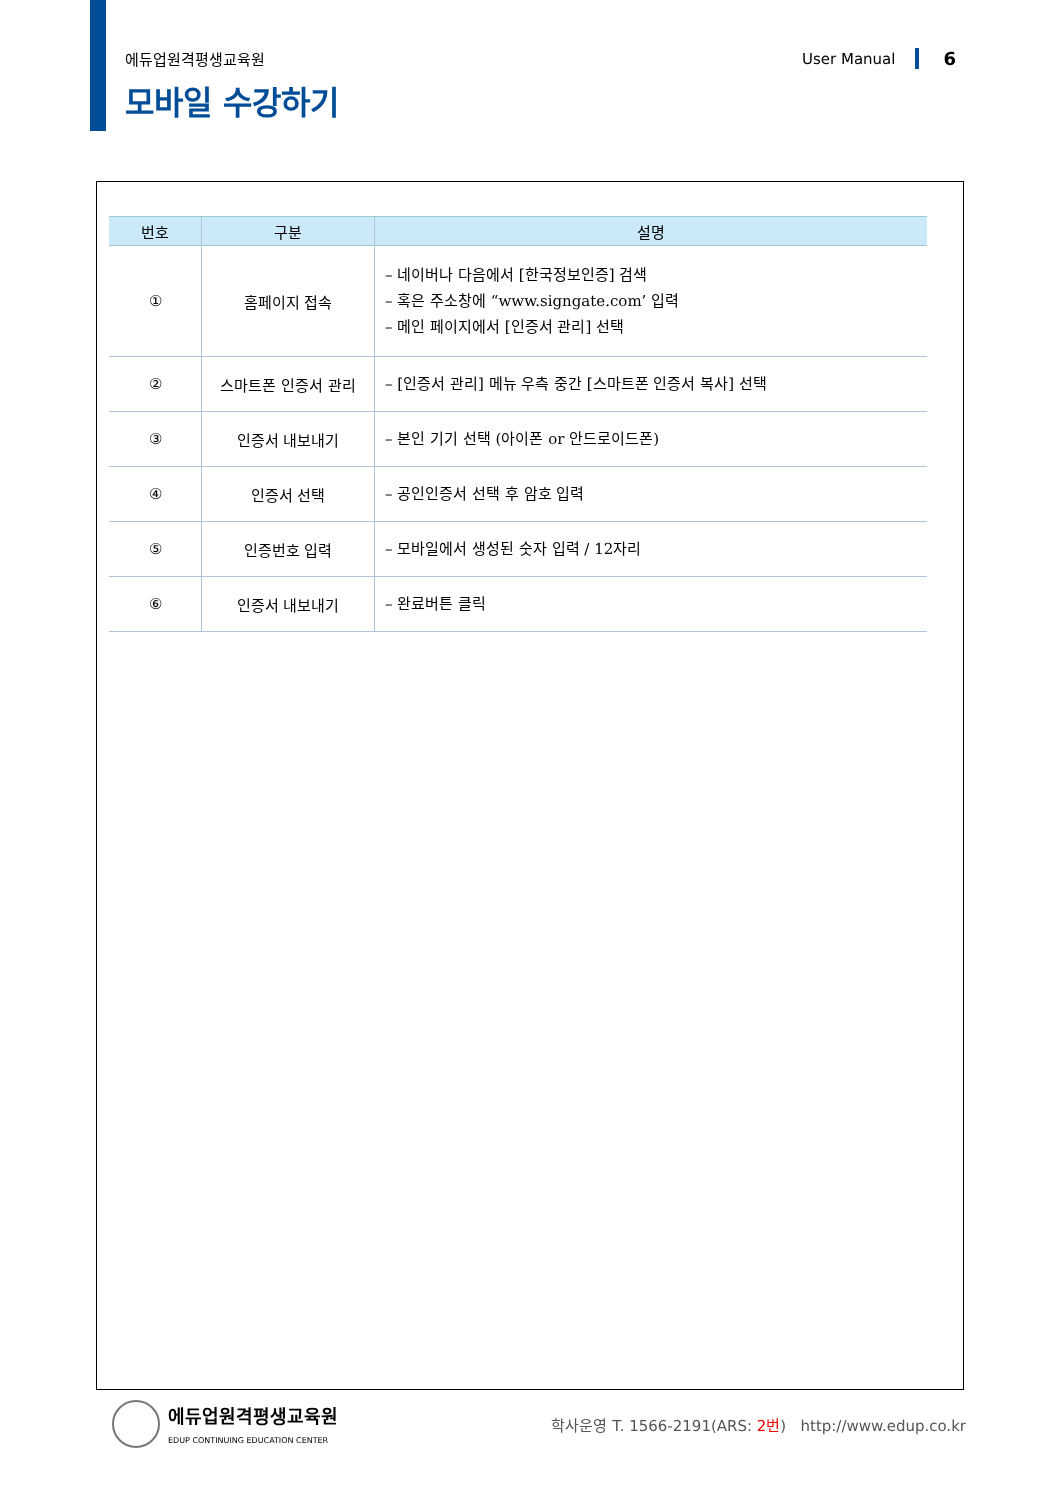에듀업원격평생교육원 User Manual 6
모바일 수강하기
| 번호 | 구분 | 설명 |
| --- | --- | --- |
| ① | 홈페이지 접속 | – 네이버나 다음에서 [한국정보인증] 검색 – 혹은 주소창에 “www.signgate.com’ 입력 – 메인 페이지에서 [인증서 관리] 선택 |
| ② | 스마트폰 인증서 관리 | – [인증서 관리] 메뉴 우측 중간 [스마트폰 인증서 복사] 선택 |
| ③ | 인증서 내보내기 | – 본인 기기 선택 (아이폰 or 안드로이드폰) |
| ④ | 인증서 선택 | – 공인인증서 선택 후 암호 입력 |
| ⑤ | 인증번호 입력 | – 모바일에서 생성된 숫자 입력 / 12자리 |
| ⑥ | 인증서 내보내기 | – 완료버튼 클릭 |
에듀업원격평생교육원
EDUP CONTINUING EDUCATION CENTER
학사운영 T. 1566-2191(ARS: 2번) http://www.edup.co.kr